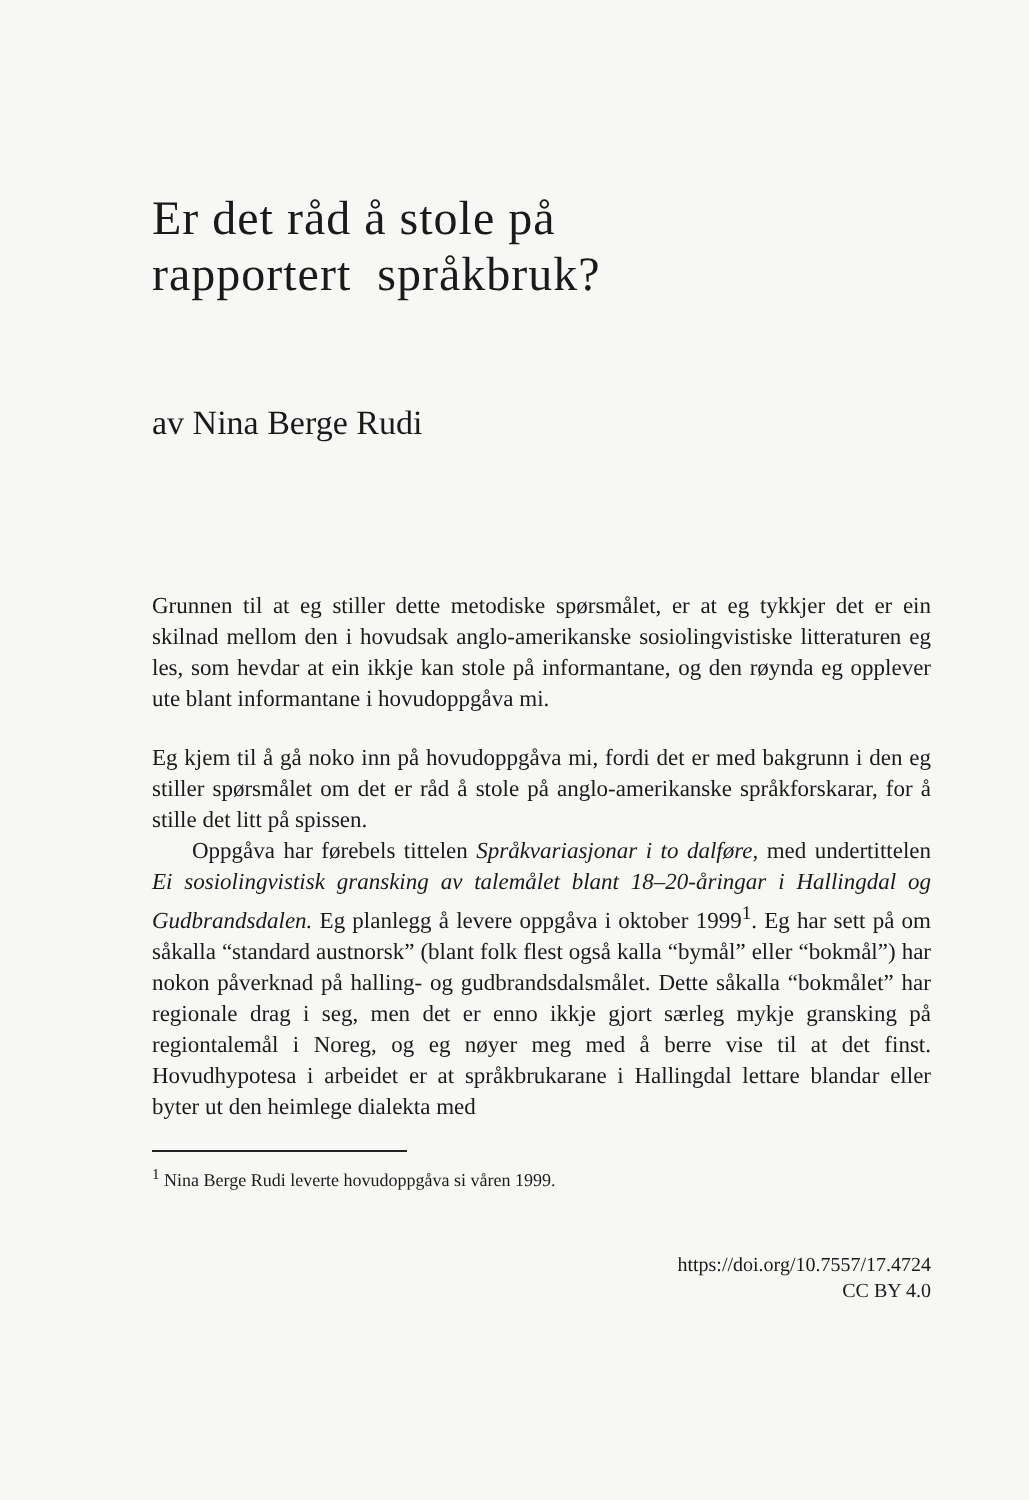Er det råd å stole på
rapportert språkbruk?
av Nina Berge Rudi
Grunnen til at eg stiller dette metodiske spørsmålet, er at eg tykkjer det er ein skilnad mellom den i hovudsak anglo-amerikanske sosiolingvistiske litteraturen eg les, som hevdar at ein ikkje kan stole på informantane, og den røynda eg opplever ute blant informantane i hovudoppgåva mi.
Eg kjem til å gå noko inn på hovudoppgåva mi, fordi det er med bakgrunn i den eg stiller spørsmålet om det er råd å stole på anglo-amerikanske språkforskarar, for å stille det litt på spissen.
Oppgåva har førebels tittelen Språkvariasjonar i to dalføre, med undertittelen Ei sosiolingvistisk gransking av talemålet blant 18–20-åringar i Hallingdal og Gudbrandsdalen. Eg planlegg å levere oppgåva i oktober 1999<sup>1</sup>. Eg har sett på om såkalla “standard austnorsk” (blant folk flest også kalla “bymål” eller “bokmål”) har nokon påverknad på halling- og gudbrandsdalsmålet. Dette såkalla “bokmålet” har regionale drag i seg, men det er enno ikkje gjort særleg mykje gransking på regiontalemål i Noreg, og eg nøyer meg med å berre vise til at det finst. Hovudhypotesa i arbeidet er at språkbrukarane i Hallingdal lettare blandar eller byter ut den heimlege dialekta med
<sup>1</sup> Nina Berge Rudi leverte hovudoppgåva si våren 1999.
https://doi.org/10.7557/17.4724
CC BY 4.0